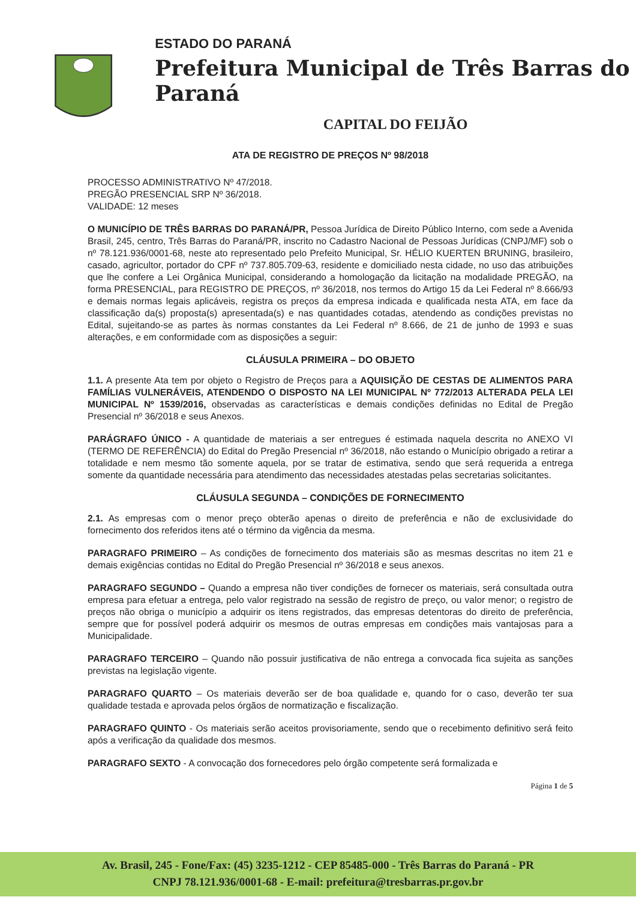ESTADO DO PARANÁ
Prefeitura Municipal de Três Barras do Paraná
CAPITAL DO FEIJÃO
ATA DE REGISTRO DE PREÇOS Nº 98/2018
PROCESSO ADMINISTRATIVO Nº 47/2018.
PREGÃO PRESENCIAL SRP Nº 36/2018.
VALIDADE: 12 meses
O MUNICÍPIO DE TRÊS BARRAS DO PARANÁ/PR, Pessoa Jurídica de Direito Público Interno, com sede a Avenida Brasil, 245, centro, Três Barras do Paraná/PR, inscrito no Cadastro Nacional de Pessoas Jurídicas (CNPJ/MF) sob o nº 78.121.936/0001-68, neste ato representado pelo Prefeito Municipal, Sr. HÉLIO KUERTEN BRUNING, brasileiro, casado, agricultor, portador do CPF nº 737.805.709-63, residente e domiciliado nesta cidade, no uso das atribuições que lhe confere a Lei Orgânica Municipal, considerando a homologação da licitação na modalidade PREGÃO, na forma PRESENCIAL, para REGISTRO DE PREÇOS, nº 36/2018, nos termos do Artigo 15 da Lei Federal nº 8.666/93 e demais normas legais aplicáveis, registra os preços da empresa indicada e qualificada nesta ATA, em face da classificação da(s) proposta(s) apresentada(s) e nas quantidades cotadas, atendendo as condições previstas no Edital, sujeitando-se as partes às normas constantes da Lei Federal nº 8.666, de 21 de junho de 1993 e suas alterações, e em conformidade com as disposições a seguir:
CLÁUSULA PRIMEIRA – DO OBJETO
1.1. A presente Ata tem por objeto o Registro de Preços para a AQUISIÇÃO DE CESTAS DE ALIMENTOS PARA FAMÍLIAS VULNERÁVEIS, ATENDENDO O DISPOSTO NA LEI MUNICIPAL Nº 772/2013 ALTERADA PELA LEI MUNICIPAL Nº 1539/2016, observadas as características e demais condições definidas no Edital de Pregão Presencial nº 36/2018 e seus Anexos.
PARÁGRAFO ÚNICO - A quantidade de materiais a ser entregues é estimada naquela descrita no ANEXO VI (TERMO DE REFERÊNCIA) do Edital do Pregão Presencial nº 36/2018, não estando o Município obrigado a retirar a totalidade e nem mesmo tão somente aquela, por se tratar de estimativa, sendo que será requerida a entrega somente da quantidade necessária para atendimento das necessidades atestadas pelas secretarias solicitantes.
CLÁUSULA SEGUNDA – CONDIÇÕES DE FORNECIMENTO
2.1. As empresas com o menor preço obterão apenas o direito de preferência e não de exclusividade do fornecimento dos referidos itens até o término da vigência da mesma.
PARAGRAFO PRIMEIRO – As condições de fornecimento dos materiais são as mesmas descritas no item 21 e demais exigências contidas no Edital do Pregão Presencial nº 36/2018 e seus anexos.
PARAGRAFO SEGUNDO – Quando a empresa não tiver condições de fornecer os materiais, será consultada outra empresa para efetuar a entrega, pelo valor registrado na sessão de registro de preço, ou valor menor; o registro de preços não obriga o município a adquirir os itens registrados, das empresas detentoras do direito de preferência, sempre que for possível poderá adquirir os mesmos de outras empresas em condições mais vantajosas para a Municipalidade.
PARAGRAFO TERCEIRO – Quando não possuir justificativa de não entrega a convocada fica sujeita as sanções previstas na legislação vigente.
PARAGRAFO QUARTO – Os materiais deverão ser de boa qualidade e, quando for o caso, deverão ter sua qualidade testada e aprovada pelos órgãos de normatização e fiscalização.
PARAGRAFO QUINTO - Os materiais serão aceitos provisoriamente, sendo que o recebimento definitivo será feito após a verificação da qualidade dos mesmos.
PARAGRAFO SEXTO - A convocação dos fornecedores pelo órgão competente será formalizada e
Página 1 de 5
Av. Brasil, 245 - Fone/Fax: (45) 3235-1212 - CEP 85485-000 - Três Barras do Paraná - PR
CNPJ 78.121.936/0001-68 - E-mail: prefeitura@tresbarras.pr.gov.br